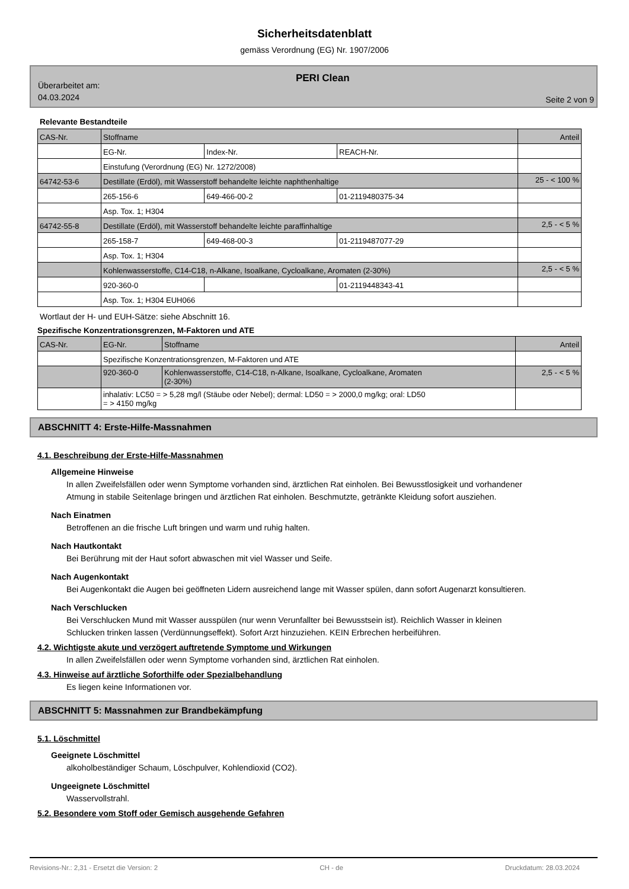Sicherheitsdatenblatt
gemäss Verordnung (EG) Nr. 1907/2006
Überarbeitet am:
04.03.2024
PERI Clean
Seite 2 von 9
Relevante Bestandteile
| CAS-Nr. | Stoffname | | | Anteil |
| | EG-Nr. | Index-Nr. | REACH-Nr. | |
| | Einstufung (Verordnung (EG) Nr. 1272/2008) | | | |
| 64742-53-6 | Destillate (Erdöl), mit Wasserstoff behandelte leichte naphthenhaltige | | | 25 - < 100 % |
| | 265-156-6 | 649-466-00-2 | 01-2119480375-34 | |
| | Asp. Tox. 1; H304 | | | |
| 64742-55-8 | Destillate (Erdöl), mit Wasserstoff behandelte leichte paraffinhaltige | | | 2,5 - < 5 % |
| | 265-158-7 | 649-468-00-3 | 01-2119487077-29 | |
| | Asp. Tox. 1; H304 | | | |
| | Kohlenwasserstoffe, C14-C18, n-Alkane, Isoalkane, Cycloalkane, Aromaten (2-30%) | | | 2,5 - < 5 % |
| | 920-360-0 | | 01-2119448343-41 | |
| | Asp. Tox. 1; H304 EUH066 | | | |
Wortlaut der H- und EUH-Sätze: siehe Abschnitt 16.
Spezifische Konzentrationsgrenzen, M-Faktoren und ATE
| CAS-Nr. | EG-Nr. | Stoffname | Anteil |
| | Spezifische Konzentrationsgrenzen, M-Faktoren und ATE | | |
| | 920-360-0 | Kohlenwasserstoffe, C14-C18, n-Alkane, Isoalkane, Cycloalkane, Aromaten (2-30%) | 2,5 - < 5 % |
| | inhalativ: LC50 = > 5,28 mg/l (Stäube oder Nebel); dermal: LD50 = > 2000,0 mg/kg; oral: LD50 = > 4150 mg/kg | | |
ABSCHNITT 4: Erste-Hilfe-Massnahmen
4.1. Beschreibung der Erste-Hilfe-Massnahmen
Allgemeine Hinweise
In allen Zweifelsfällen oder wenn Symptome vorhanden sind, ärztlichen Rat einholen. Bei Bewusstlosigkeit und vorhandener Atmung in stabile Seitenlage bringen und ärztlichen Rat einholen. Beschmutzte, getränkte Kleidung sofort ausziehen.
Nach Einatmen
Betroffenen an die frische Luft bringen und warm und ruhig halten.
Nach Hautkontakt
Bei Berührung mit der Haut sofort abwaschen mit viel Wasser und Seife.
Nach Augenkontakt
Bei Augenkontakt die Augen bei geöffneten Lidern ausreichend lange mit Wasser spülen, dann sofort Augenarzt konsultieren.
Nach Verschlucken
Bei Verschlucken Mund mit Wasser ausspülen (nur wenn Verunfallter bei Bewusstsein ist). Reichlich Wasser in kleinen Schlucken trinken lassen (Verdünnungseffekt). Sofort Arzt hinzuziehen. KEIN Erbrechen herbeiführen.
4.2. Wichtigste akute und verzögert auftretende Symptome und Wirkungen
In allen Zweifelsfällen oder wenn Symptome vorhanden sind, ärztlichen Rat einholen.
4.3. Hinweise auf ärztliche Soforthilfe oder Spezialbehandlung
Es liegen keine Informationen vor.
ABSCHNITT 5: Massnahmen zur Brandbekämpfung
5.1. Löschmittel
Geeignete Löschmittel
alkoholbeständiger Schaum, Löschpulver, Kohlendioxid (CO2).
Ungeeignete Löschmittel
Wasservollstrahl.
5.2. Besondere vom Stoff oder Gemisch ausgehende Gefahren
Revisions-Nr.: 2,31 - Ersetzt die Version: 2 CH - de Druckdatum: 28.03.2024